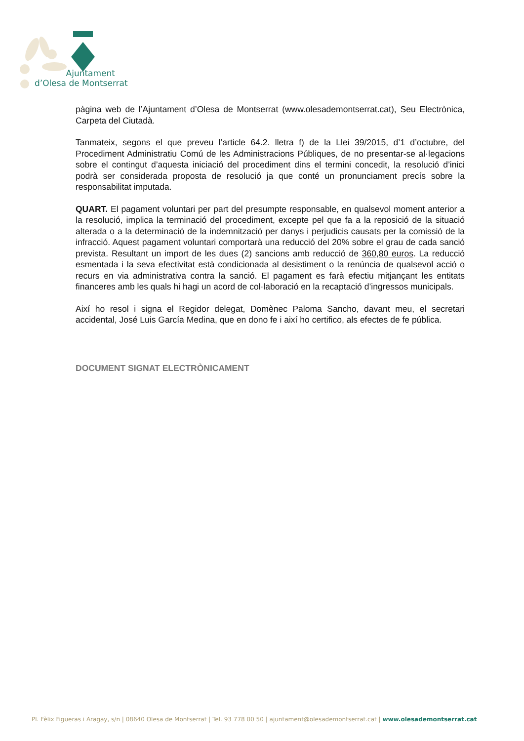Ajuntament
d’Olesa de Montserrat
pàgina web de l’Ajuntament d’Olesa de Montserrat (www.olesademontserrat.cat), Seu Electrònica, Carpeta del Ciutadà.
Tanmateix, segons el que preveu l’article 64.2. lletra f) de la Llei 39/2015, d’1 d’octubre, del Procediment Administratiu Comú de les Administracions Públiques, de no presentar-se al·legacions sobre el contingut d’aquesta iniciació del procediment dins el termini concedit, la resolució d’inici podrà ser considerada proposta de resolució ja que conté un pronunciament precís sobre la responsabilitat imputada.
QUART. El pagament voluntari per part del presumpte responsable, en qualsevol moment anterior a la resolució, implica la terminació del procediment, excepte pel que fa a la reposició de la situació alterada o a la determinació de la indemnització per danys i perjudicis causats per la comissió de la infracció. Aquest pagament voluntari comportarà una reducció del 20% sobre el grau de cada sanció prevista. Resultant un import de les dues (2) sancions amb reducció de 360,80 euros. La reducció esmentada i la seva efectivitat està condicionada al desistiment o la renúncia de qualsevol acció o recurs en via administrativa contra la sanció. El pagament es farà efectiu mitjançant les entitats financeres amb les quals hi hagi un acord de col·laboració en la recaptació d’ingressos municipals.
Així ho resol i signa el Regidor delegat, Domènec Paloma Sancho, davant meu, el secretari accidental, José Luis García Medina, que en dono fe i així ho certifico, als efectes de fe pública.
DOCUMENT SIGNAT ELECTRÒNICAMENT
Pl. Fèlix Figueras i Aragay, s/n | 08640 Olesa de Montserrat | Tel. 93 778 00 50 | ajuntament@olesademontserrat.cat | www.olesademontserrat.cat